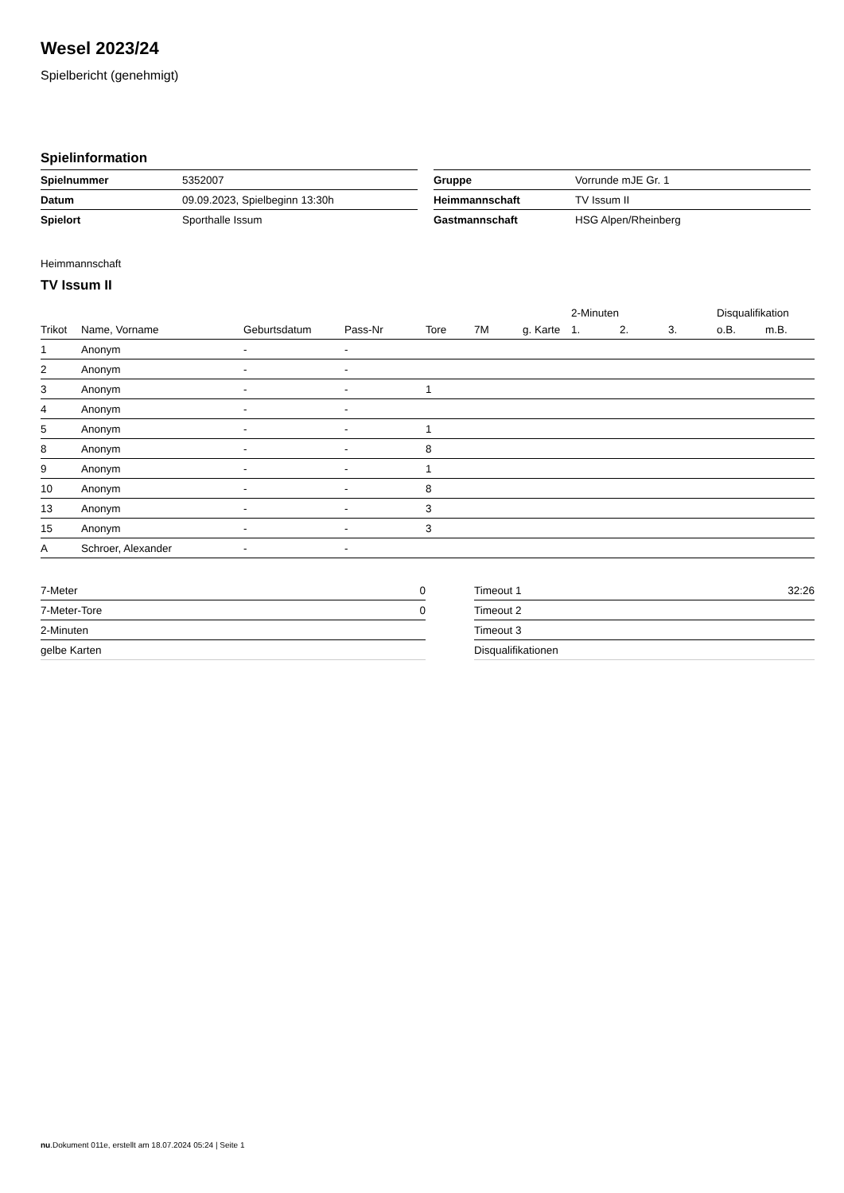Wesel 2023/24
Spielbericht (genehmigt)
Spielinformation
| Spielnummer | 5352007 |
| Datum | 09.09.2023, Spielbeginn 13:30h |
| Spielort | Sporthalle Issum |
| Gruppe | Vorrunde mJE Gr. 1 |
| Heimmannschaft | TV Issum II |
| Gastmannschaft | HSG Alpen/Rheinberg |
Heimmannschaft
TV Issum II
| | | | | | | | 2-Minuten | | | Disqualifikation | |
| --- | --- | --- | --- | --- | --- | --- | --- | --- | --- | --- | --- |
| Trikot | Name, Vorname | Geburtsdatum | Pass-Nr | Tore | 7M | g. Karte | 1. | 2. | 3. | o.B. | m.B. |
| 1 | Anonym | - | - | | | | | | | | |
| 2 | Anonym | - | - | | | | | | | | |
| 3 | Anonym | - | - | 1 | | | | | | | |
| 4 | Anonym | - | - | | | | | | | | |
| 5 | Anonym | - | - | 1 | | | | | | | |
| 8 | Anonym | - | - | 8 | | | | | | | |
| 9 | Anonym | - | - | 1 | | | | | | | |
| 10 | Anonym | - | - | 8 | | | | | | | |
| 13 | Anonym | - | - | 3 | | | | | | | |
| 15 | Anonym | - | - | 3 | | | | | | | |
| A | Schroer, Alexander | - | - | | | | | | | | |
| 7-Meter | 0 |
| 7-Meter-Tore | 0 |
| 2-Minuten | |
| gelbe Karten | |
| Timeout 1 | 32:26 |
| Timeout 2 | |
| Timeout 3 | |
| Disqualifikationen | |
nu.Dokument 011e, erstellt am 18.07.2024 05:24 | Seite 1